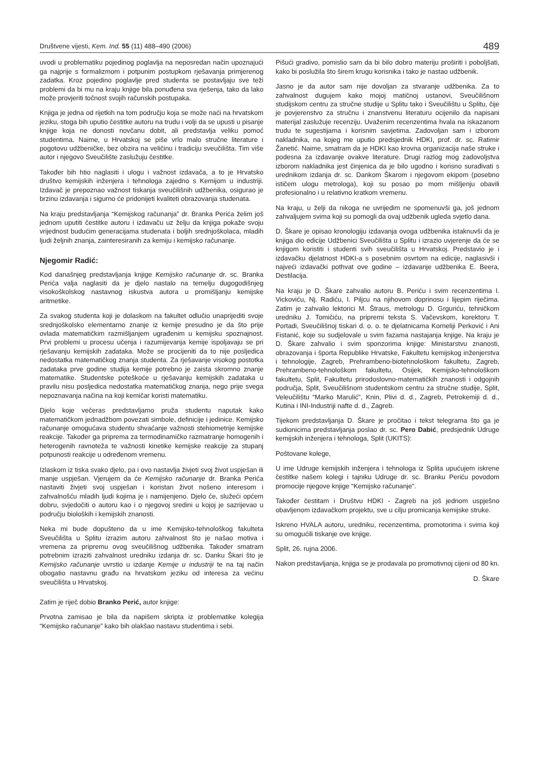Društvene vijesti, Kem. Ind. 55 (11) 488–490 (2006) 489
uvodi u problematiku pojedinog poglavlja na neposredan način upoznajući ga najprije s formalizmom i potpunim postupkom rješavanja primjerenog zadatka. Kroz pojedino poglavlje pred studenta se postavljaju sve teži problemi da bi mu na kraju knjige bila ponuđena sva rješenja, tako da lako može provjeriti točnost svojih računskih postupaka.
Knjiga je jedna od rijetkih na tom području koja se može naći na hrvatskom jeziku, stoga bih uputio čestitke autoru na trudu i volji da se upusti u pisanje knjige koja ne donosti novčanu dobit, ali predstavlja veliku pomoć studentima. Naime, u Hrvatskoj se piše vrlo malo stručne literature i pogotovu udžbeničke, bez obzira na veličinu i tradiciju sveučilišta. Tim više autor i njegovo Sveučilište zaslužuju čestitke.
Također bih htio naglasiti i ulogu i važnost izdavača, a to je Hrvatsko društvo kemijskih inženjera i tehnologa zajedno s Kemijom u industriji. Izdavač je prepoznao važnost tiskanja sveučilišnih udžbenika, osigurao je brzinu izdavanja i sigurno će pridonijeti kvaliteti obrazovanja studenata.
Na kraju predstavljanja “Kemijskog računanja” dr. Branka Perića želim još jednom uputiti čestitke autoru i izdavaču uz želju da knjiga pokaže svoju vrijednost budućim generacijama studenata i boljih srednjoškolaca, mladih ljudi željnih znanja, zainteresiranih za kemiju i kemijsko računanje.
Njegomir Radić:
Kod današnjeg predstavljanja knjige Kemijsko računanje dr. sc. Branka Perića valja naglasiti da je djelo nastalo na temelju dugogodišnjeg visokoškolskog nastavnog iskustva autora u promišljanju kemijske aritmetike.
Za svakog studenta koji je dolaskom na fakultet odlučio unaprijediti svoje srednjoškolsko elementarno znanje iz kemije presudno je da što prije ovlada matematičkim razmišljanjem ugrađenim u kemijsku spoznajnost. Prvi problemi u procesu učenja i razumijevanja kemije ispoljavaju se pri rješavanju kemijskih zadataka. Može se procijeniti da to nije posljedica nedostatka matematičkog znanja studenta. Za rješavanje visokog postotka zadataka prve godine studija kemije potrebno je zaista skromno znanje matematike. Studentske poteškoće u rješavanju kemijskih zadataka u pravilu nisu posljedica nedostatka matematičkog znanja, nego prije svega nepoznavanja načina na koji kemičar koristi matematiku.
Djelo koje večeras predstavljamo pruža studentu naputak kako matematičkom jednadžbom povezati simbole, definicije i jedinice. Kemijsko računanje omogućava studentu shvaćanje važnosti stehiometrije kemijske reakcije. Također ga priprema za termodinamičko razmatranje homogenih i heterogenih ravnoteža te važnosti kinetike kemijske reakcije za stupanj potpunosti reakcije u određenom vremenu.
Izlaskom iz tiska svako djelo, pa i ovo nastavlja živjeti svoj život uspješan ili manje uspješan. Vjerujem da će Kemijsko računanje dr. Branka Perića nastaviti živjeti svoj uspješan i koristan život nošeno interesom i zahvalnošću mladih ljudi kojima je i namijenjeno. Djelo će, služeći općem dobru, svjedočiti o autoru kao i o njegovoj sredini u kojoj je sazrijevao u području bioloških i kemijskih znanosti.
Neka mi bude dopušteno da u ime Kemijsko-tehnološkog fakulteta Sveučilišta u Splitu izrazim autoru zahvalnost što je našao motiva i vremena za pripremu ovog sveučilišnog udžbenika. Također smatram potrebnim izraziti zahvalnost uredniku izdanja dr. sc. Danku Škari što je Kemijsko računanje uvrstio u izdanje Kemije u industriji te na taj način obogatio nastavnu građu na hrvatskom jeziku od interesa za većinu sveučilišta u Hrvatskoj.
Zatim je riječ dobio Branko Perić, autor knjige:
Prvotna zamisao je bila da napišem skripta iz problematike kolegija “Kemijsko računanje” kako bih olakšao nastavu studentima i sebi.
Pišući gradivo, pomislio sam da bi bilo dobro materiju proširiti i poboljšati, kako bi poslužila što širem krugu korisnika i tako je nastao udžbenik.
Jasno je da autor sam nije dovoljan za stvaranje udžbenika. Za to zahvalnost dugujem kako mojoj matičnoj ustanovi, Sveučilišnom studijskom centru za stručne studije u Splitu tako i Sveučilištu u Splitu, čije je povjerenstvo za stručnu i znanstvenu literaturu ocijenilo da napisani materijal zaslužuje recenziju. Uvaženim recenzentima hvala na iskazanom trudu te sugestijama i korisnim savjetima. Zadovoljan sam i izborom nakladnika, na kojeg me uputio predsjednik HDKI, prof. dr. sc. Ratimir Žanetić. Naime, smatram da je HDKI kao krovna organizacija naše struke i podesna za izdavanje ovakve literature. Drugi razlog mog zadovoljstva izborom nakladnika jest činjenica da je bilo ugodno i korisno surađivati s urednikom izdanja dr. sc. Dankom Škarom i njegovom ekipom (posebno ističem ulogu metrologa), koji su posao po mom mišljenju obavili profesionalno i u relativno kratkom vremenu.
Na kraju, u želji da nikoga ne uvrijedim ne spomenuvši ga, još jednom zahvaljujem svima koji su pomogli da ovaj udžbenik ugleda svjetlo dana.
D. Škare je opisao kronologiju izdavanja ovoga udžbenika istaknuvši da je knjiga dio edicije Udžbenici Sveučilišta u Splitu i izrazio uvjerenje da će se knjigom koristiti i studenti svih sveučilišta u Hrvatskoj. Predstavio je i izdavačku djelatnost HDKI-a s posebnim osvrtom na edicije, naglasivši i najveći izdavački pothvat ove godine – izdavanje udžbenika E. Beera, Destilacija.
Na kraju je D. Škare zahvalio autoru B. Periću i svim recenzentima I. Vickoviću, Nj. Radiću, I. Piljcu na njihovom doprinosu i lijepim riječima. Zatim je zahvalio lektorici M. Štraus, metrologu D. Grguriću, tehničkom uredniku J. Tomičiću, na pripremi teksta S. Vačevskom, korektoru T. Portadi, Sveučilišnoj tiskari d. o. o. te djelatnicama Korneliji Perković i Ani Fistanić, koje su sudjelovale u svim fazama nastajanja knjige. Na kraju je D. Škare zahvalio i svim sponzorima knjige: Ministarstvu znanosti, obrazovanja i športa Republike Hrvatske, Fakultetu kemijskog inženjerstva i tehnologije, Zagreb, Prehrambeno-biotehnološkom fakultetu, Zagreb, Prehrambeno-tehnološkom fakultetu, Osijek, Kemijsko-tehnološkom fakultetu, Split, Fakultetu prirodoslovno-matematičkih znanosti i odgojnih područja, Split, Sveučilišnom studentskom centru za stručne studije, Split, Veleučilištu “Marko Marulić”, Knin, Plivi d. d., Zagreb, Petrokemiji d. d., Kutina i INI-Industriji nafte d. d., Zagreb.
Tijekom predstavljanja D. Škare je pročitao i tekst telegrama što ga je sudionicima predstavljanja poslao dr. sc. Pero Dabić, predsjednik Udruge kemijskih inženjera i tehnologa, Split (UKITS):
Poštovane kolege,
U ime Udruge kemijskih inženjera i tehnologa iz Splita upućujem iskrene čestitke našem kolegi i tajniku Udruge dr. sc. Branku Periću povodom promocije njegove knjige “Kemijsko računanje”.
Također čestitam i Društvu HDKI - Zagreb na još jednom uspješno obavljenom izdavačkom projektu, sve u cilju promicanja kemijske struke.
Iskreno HVALA autoru, uredniku, recenzentima, promotorima i svima koji su omogućili tiskanje ove knjige.
Split, 26. rujna 2006.
Nakon predstavljanja, knjiga se je prodavala po promotivnoj cijeni od 80 kn.
D. Škare